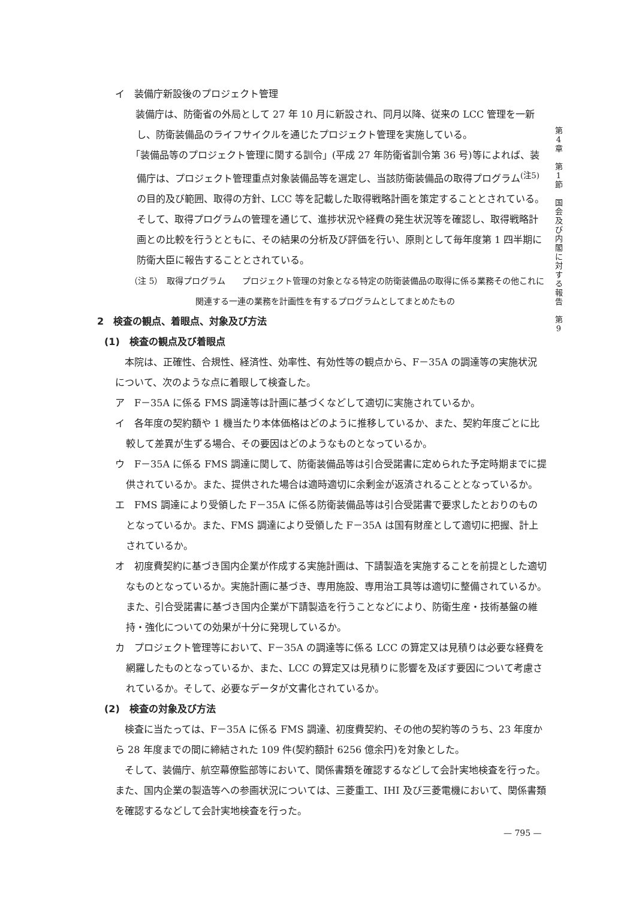第
4
章
第
1
節
国
会
及
び
内
閣
に
対
す
る
報
告
第
9
イ　装備庁新設後のプロジェクト管理
　装備庁は、防衛省の外局として 27 年 10 月に新設され、同月以降、従来の LCC 管理を一新し、防衛装備品のライフサイクルを通じたプロジェクト管理を実施している。
　「装備品等のプロジェクト管理に関する訓令」(平成 27 年防衛省訓令第 36 号)等によれば、装備庁は、プロジェクト管理重点対象装備品等を選定し、当該防衛装備品の取得プログラム<sup>(注5)</sup>の目的及び範囲、取得の方針、LCC 等を記載した取得戦略計画を策定することとされている。そして、取得プログラムの管理を通じて、進捗状況や経費の発生状況等を確認し、取得戦略計画との比較を行うとともに、その結果の分析及び評価を行い、原則として毎年度第 1 四半期に防衛大臣に報告することとされている。
（注 5）　取得プログラム　　プロジェクト管理の対象となる特定の防衛装備品の取得に係る業務その他これに関連する一連の業務を計画性を有するプログラムとしてまとめたもの
2　検査の観点、着眼点、対象及び方法
(1)　検査の観点及び着眼点
　本院は、正確性、合規性、経済性、効率性、有効性等の観点から、F－35A の調達等の実施状況について、次のような点に着眼して検査した。
ア　F－35A に係る FMS 調達等は計画に基づくなどして適切に実施されているか。
イ　各年度の契約額や 1 機当たり本体価格はどのように推移しているか、また、契約年度ごとに比較して差異が生ずる場合、その要因はどのようなものとなっているか。
ウ　F－35A に係る FMS 調達に関して、防衛装備品等は引合受諾書に定められた予定時期までに提供されているか。また、提供された場合は適時適切に余剰金が返済されることとなっているか。
エ　FMS 調達により受領した F－35A に係る防衛装備品等は引合受諾書で要求したとおりのものとなっているか。また、FMS 調達により受領した F－35A は国有財産として適切に把握、計上されているか。
オ　初度費契約に基づき国内企業が作成する実施計画は、下請製造を実施することを前提とした適切なものとなっているか。実施計画に基づき、専用施設、専用治工具等は適切に整備されているか。また、引合受諾書に基づき国内企業が下請製造を行うことなどにより、防衛生産・技術基盤の維持・強化についての効果が十分に発現しているか。
カ　プロジェクト管理等において、F－35A の調達等に係る LCC の算定又は見積りは必要な経費を網羅したものとなっているか、また、LCC の算定又は見積りに影響を及ぼす要因について考慮されているか。そして、必要なデータが文書化されているか。
(2)　検査の対象及び方法
　検査に当たっては、F－35A に係る FMS 調達、初度費契約、その他の契約等のうち、23 年度から 28 年度までの間に締結された 109 件(契約額計 6256 億余円)を対象とした。
　そして、装備庁、航空幕僚監部等において、関係書類を確認するなどして会計実地検査を行った。また、国内企業の製造等への参画状況については、三菱重工、IHI 及び三菱電機において、関係書類を確認するなどして会計実地検査を行った。
— 795 —